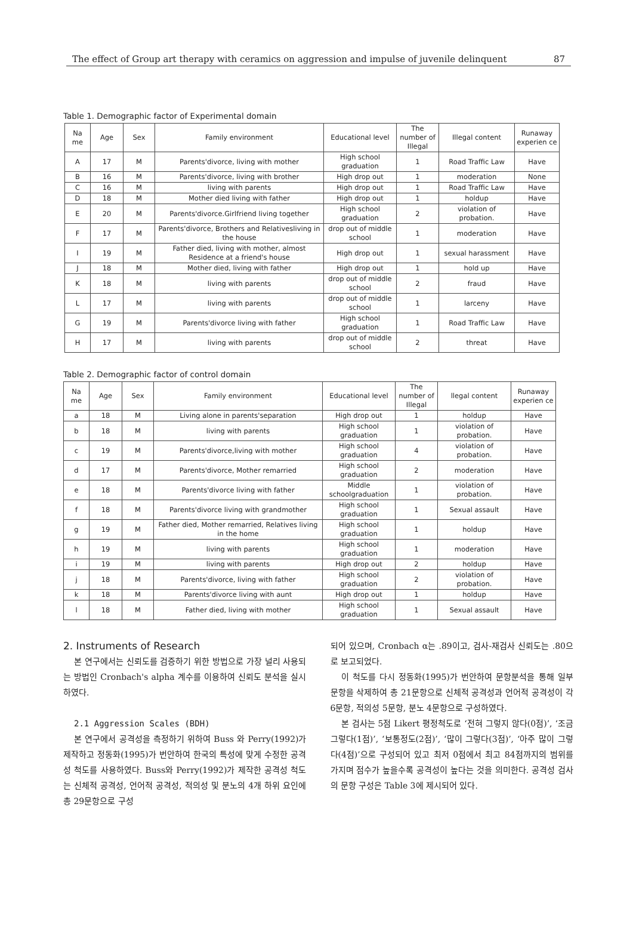The effect of Group art therapy with ceramics on aggression and impulse of juvenile delinquent 87
Table 1. Demographic factor of Experimental domain
| Na me | Age | Sex | Family environment | Educational level | The number of Illegal | Illegal content | Runaway experien ce |
| --- | --- | --- | --- | --- | --- | --- | --- |
| A | 17 | M | Parents'divorce, living with mother | High school graduation | 1 | Road Traffic Law | Have |
| B | 16 | M | Parents'divorce, living with brother | High drop out | 1 | moderation | None |
| C | 16 | M | living with parents | High drop out | 1 | Road Traffic Law | Have |
| D | 18 | M | Mother died living with father | High drop out | 1 | holdup | Have |
| E | 20 | M | Parents'divorce.Girlfriend living together | High school graduation | 2 | violation of probation. | Have |
| F | 17 | M | Parents'divorce, Brothers and Relativesliving in the house | drop out of middle school | 1 | moderation | Have |
| I | 19 | M | Father died, living with mother, almost Residence at a friend's house | High drop out | 1 | sexual harassment | Have |
| J | 18 | M | Mother died, living with father | High drop out | 1 | hold up | Have |
| K | 18 | M | living with parents | drop out of middle school | 2 | fraud | Have |
| L | 17 | M | living with parents | drop out of middle school | 1 | larceny | Have |
| G | 19 | M | Parents'divorce living with father | High school graduation | 1 | Road Traffic Law | Have |
| H | 17 | M | living with parents | drop out of middle school | 2 | threat | Have |
Table 2. Demographic factor of control domain
| Na me | Age | Sex | Family environment | Educational level | The number of Illegal | llegal content | Runaway experien ce |
| --- | --- | --- | --- | --- | --- | --- | --- |
| a | 18 | M | Living alone in parents'separation | High drop out | 1 | holdup | Have |
| b | 18 | M | living with parents | High school graduation | 1 | violation of probation. | Have |
| c | 19 | M | Parents'divorce,living with mother | High school graduation | 4 | violation of probation. | Have |
| d | 17 | M | Parents'divorce, Mother remarried | High school graduation | 2 | moderation | Have |
| e | 18 | M | Parents'divorce living with father | Middle schoolgraduation | 1 | violation of probation. | Have |
| f | 18 | M | Parents'divorce living with grandmother | High school graduation | 1 | Sexual assault | Have |
| g | 19 | M | Father died, Mother remarried, Relatives living in the home | High school graduation | 1 | holdup | Have |
| h | 19 | M | living with parents | High school graduation | 1 | moderation | Have |
| i | 19 | M | living with parents | High drop out | 2 | holdup | Have |
| j | 18 | M | Parents'divorce, living with father | High school graduation | 2 | violation of probation. | Have |
| k | 18 | M | Parents'divorce living with aunt | High drop out | 1 | holdup | Have |
| l | 18 | M | Father died, living with mother | High school graduation | 1 | Sexual assault | Have |
2. Instruments of Research
본 연구에서는 신뢰도를 검증하기 위한 방법으로 가장 널리 사용되는 방법인 Cronbach's alpha 계수를 이용하여 신뢰도 분석을 실시하였다.
2.1 Aggression Scales (BDH)
본 연구에서 공격성을 측정하기 위하여 Buss 와 Perry(1992)가 제작하고 정동화(1995)가 번안하여 한국의 특성에 맞게 수정한 공격성 척도를 사용하였다. Buss와 Perry(1992)가 제작한 공격성 척도는 신체적 공격성, 언어적 공격성, 적의성 및 분노의 4개 하위 요인에 총 29문항으로 구성
되어 있으며, Cronbach α는 .89이고, 검사-재검사 신뢰도는 .80으로 보고되었다.
이 척도를 다시 정동화(1995)가 번안하여 문항분석을 통해 일부 문항을 삭제하여 총 21문항으로 신체적 공격성과 언어적 공격성이 각 6문항, 적의성 5문항, 분노 4문항으로 구성하였다.
본 검사는 5점 Likert 평정척도로 ‘전혀 그렇지 않다(0점)’, ‘조금 그렇다(1점)’, ‘보통정도(2점)’, ‘많이 그렇다(3점)’, ‘아주 많이 그렇다(4점)’으로 구성되어 있고 최저 0점에서 최고 84점까지의 범위를 가지며 점수가 높을수록 공격성이 높다는 것을 의미한다. 공격성 검사의 문항 구성은 Table 3에 제시되어 있다.